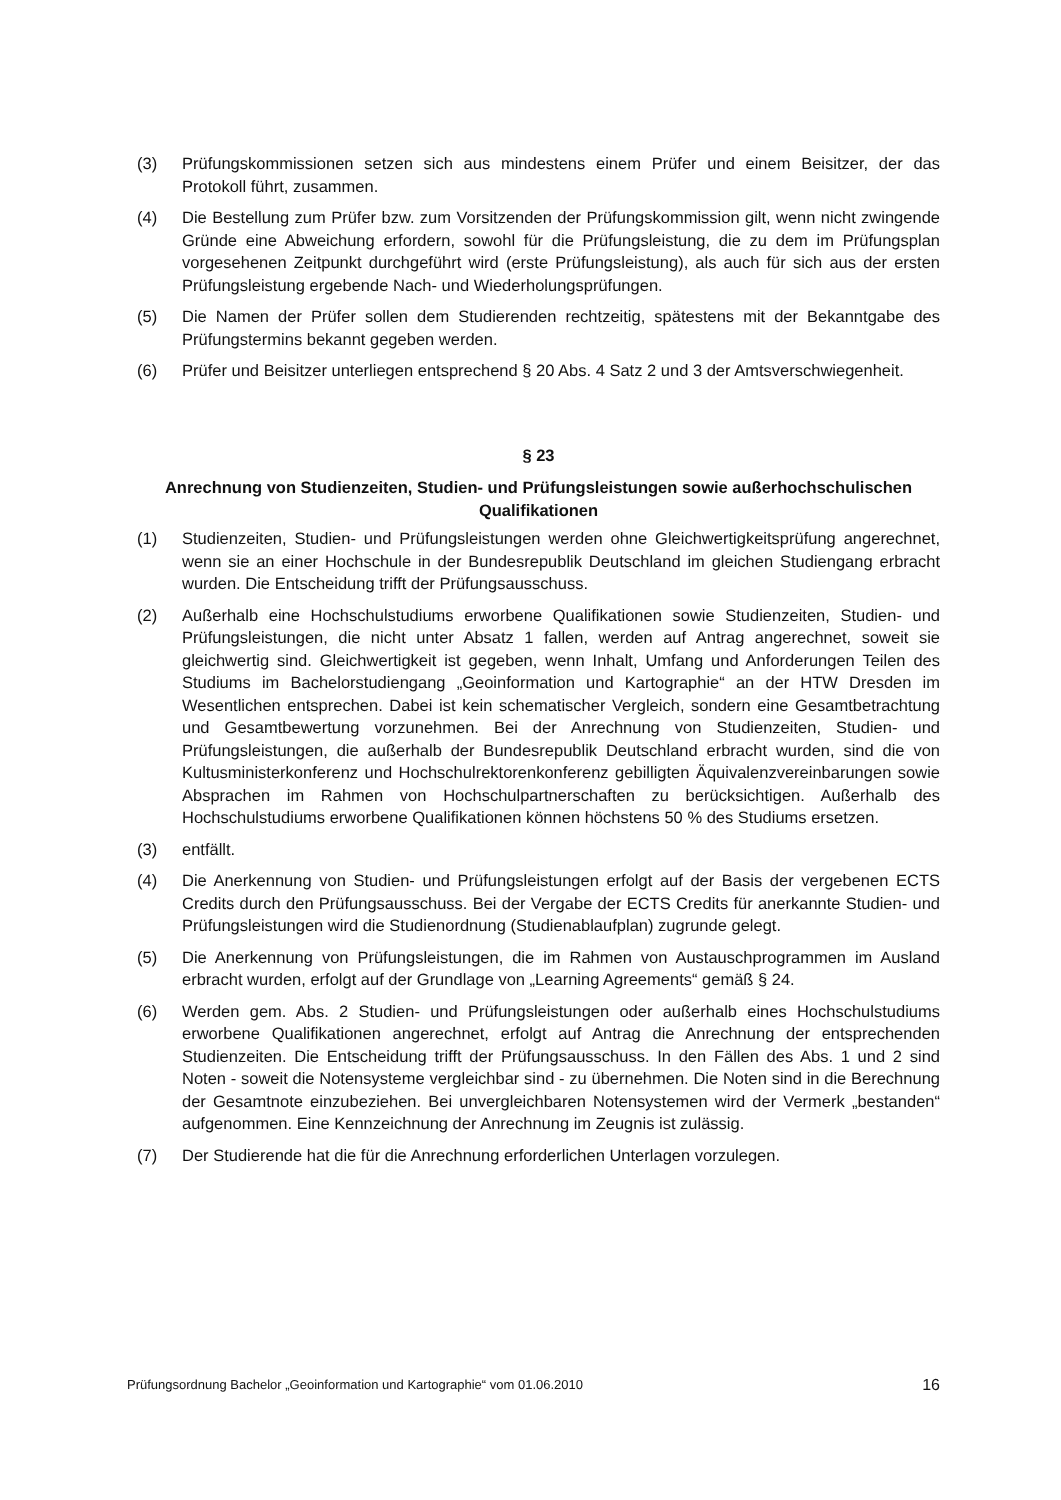(3) Prüfungskommissionen setzen sich aus mindestens einem Prüfer und einem Beisitzer, der das Protokoll führt, zusammen.
(4) Die Bestellung zum Prüfer bzw. zum Vorsitzenden der Prüfungskommission gilt, wenn nicht zwingende Gründe eine Abweichung erfordern, sowohl für die Prüfungsleistung, die zu dem im Prüfungsplan vorgesehenen Zeitpunkt durchgeführt wird (erste Prüfungsleistung), als auch für sich aus der ersten Prüfungsleistung ergebende Nach- und Wiederholungsprüfungen.
(5) Die Namen der Prüfer sollen dem Studierenden rechtzeitig, spätestens mit der Bekanntgabe des Prüfungstermins bekannt gegeben werden.
(6) Prüfer und Beisitzer unterliegen entsprechend § 20 Abs. 4 Satz 2 und 3 der Amtsverschwiegenheit.
§ 23
Anrechnung von Studienzeiten, Studien- und Prüfungsleistungen sowie außerhochschulischen Qualifikationen
(1) Studienzeiten, Studien- und Prüfungsleistungen werden ohne Gleichwertigkeitsprüfung angerechnet, wenn sie an einer Hochschule in der Bundesrepublik Deutschland im gleichen Studiengang erbracht wurden. Die Entscheidung trifft der Prüfungsausschuss.
(2) Außerhalb eine Hochschulstudiums erworbene Qualifikationen sowie Studienzeiten, Studien- und Prüfungsleistungen, die nicht unter Absatz 1 fallen, werden auf Antrag angerechnet, soweit sie gleichwertig sind. Gleichwertigkeit ist gegeben, wenn Inhalt, Umfang und Anforderungen Teilen des Studiums im Bachelorstudiengang „Geoinformation und Kartographie“ an der HTW Dresden im Wesentlichen entsprechen. Dabei ist kein schematischer Vergleich, sondern eine Gesamtbetrachtung und Gesamtbewertung vorzunehmen. Bei der Anrechnung von Studienzeiten, Studien- und Prüfungsleistungen, die außerhalb der Bundesrepublik Deutschland erbracht wurden, sind die von Kultusministerkonferenz und Hochschulrektorenkonferenz gebilligten Äquivalenzvereinbarungen sowie Absprachen im Rahmen von Hochschulpartnerschaften zu berücksichtigen. Außerhalb des Hochschulstudiums erworbene Qualifikationen können höchstens 50 % des Studiums ersetzen.
(3) entfällt.
(4) Die Anerkennung von Studien- und Prüfungsleistungen erfolgt auf der Basis der vergebenen ECTS Credits durch den Prüfungsausschuss. Bei der Vergabe der ECTS Credits für anerkannte Studien- und Prüfungsleistungen wird die Studienordnung (Studienablaufplan) zugrunde gelegt.
(5) Die Anerkennung von Prüfungsleistungen, die im Rahmen von Austauschprogrammen im Ausland erbracht wurden, erfolgt auf der Grundlage von „Learning Agreements“ gemäß § 24.
(6) Werden gem. Abs. 2 Studien- und Prüfungsleistungen oder außerhalb eines Hochschulstudiums erworbene Qualifikationen angerechnet, erfolgt auf Antrag die Anrechnung der entsprechenden Studienzeiten. Die Entscheidung trifft der Prüfungsausschuss. In den Fällen des Abs. 1 und 2 sind Noten - soweit die Notensysteme vergleichbar sind - zu übernehmen. Die Noten sind in die Berechnung der Gesamtnote einzubeziehen. Bei unvergleichbaren Notensystemen wird der Vermerk „bestanden“ aufgenommen. Eine Kennzeichnung der Anrechnung im Zeugnis ist zulässig.
(7) Der Studierende hat die für die Anrechnung erforderlichen Unterlagen vorzulegen.
Prüfungsordnung Bachelor „Geoinformation und Kartographie“ vom 01.06.2010 16